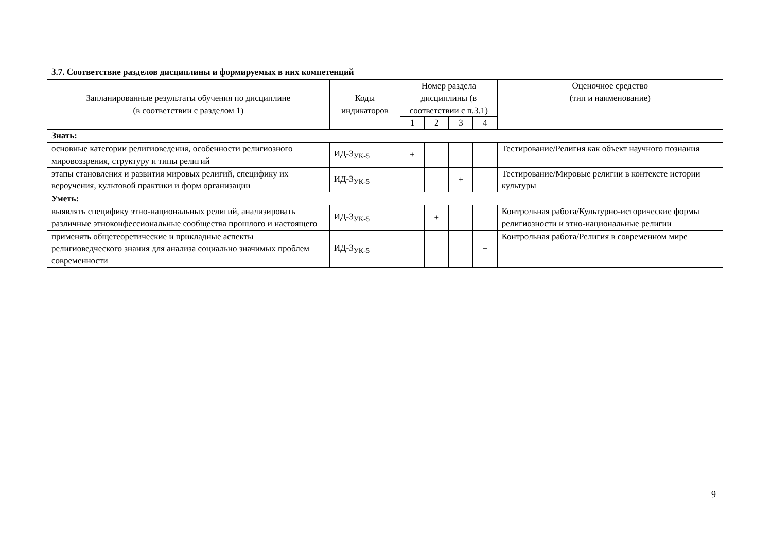3.7. Соответствие разделов дисциплины и формируемых в них компетенций
| Запланированные результаты обучения по дисциплине (в соответствии с разделом 1) | Коды индикаторов | Номер раздела дисциплины (в соответствии с п.3.1) | | | | Оценочное средство (тип и наименование) |
| --- | --- | --- | --- | --- | --- | --- |
| | | 1 | 2 | 3 | 4 | |
| Знать: | | | | | | |
| основные категории религиоведения, особенности религиозного мировоззрения, структуру и типы религий | ИД-3<sub>УК-5</sub> | + | | | | Тестирование/Религия как объект научного познания |
| этапы становления и развития мировых религий, специфику их вероучения, культовой практики и форм организации | ИД-3<sub>УК-5</sub> | | | + | | Тестирование/Мировые религии в контексте истории культуры |
| Уметь: | | | | | | |
| выявлять специфику этно-национальных религий, анализировать различные этноконфессиональные сообщества прошлого и настоящего | ИД-3<sub>УК-5</sub> | | + | | | Контрольная работа/Культурно-исторические формы религиозности и этно-национальные религии |
| применять общетеоретические и прикладные аспекты религиоведческого знания для анализа социально значимых проблем современности | ИД-3<sub>УК-5</sub> | | | | + | Контрольная работа/Религия в современном мире |
9